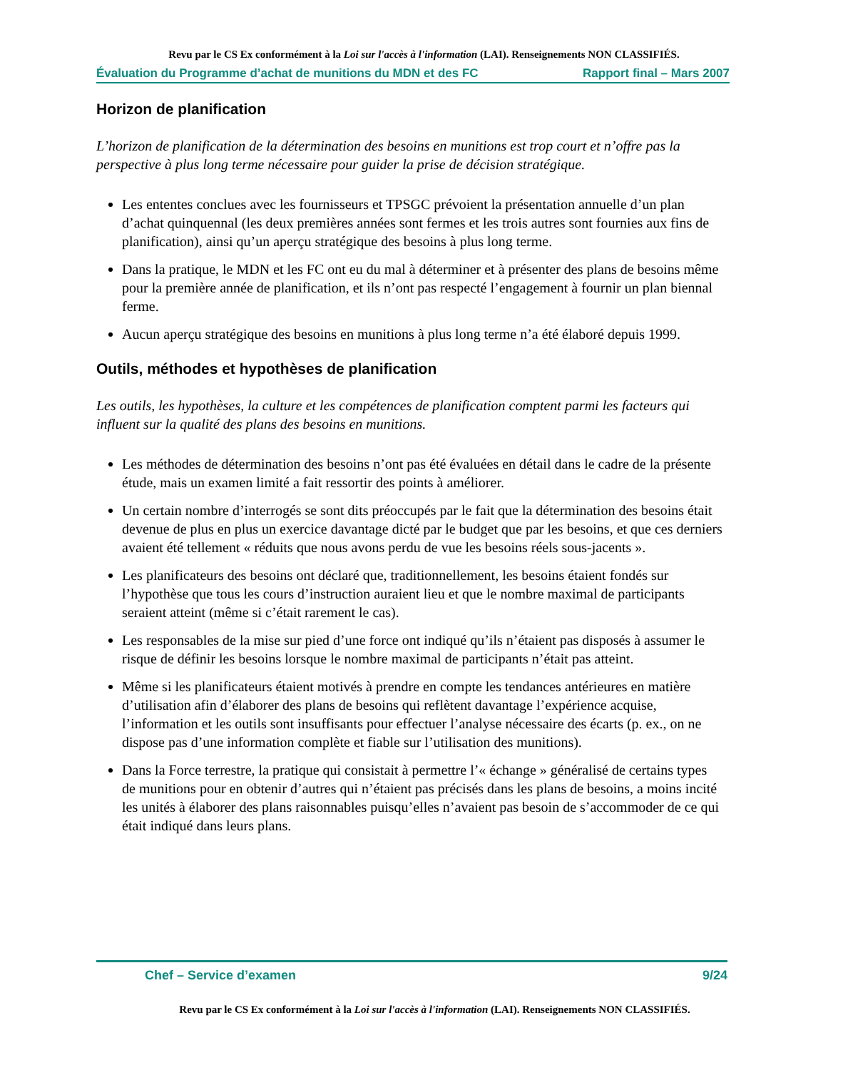Revu par le CS Ex conformément à la Loi sur l'accès à l'information (LAI). Renseignements NON CLASSIFIÉS.
Évaluation du Programme d’achat de munitions du MDN et des FC Rapport final – Mars 2007
Horizon de planification
L’horizon de planification de la détermination des besoins en munitions est trop court et n’offre pas la perspective à plus long terme nécessaire pour guider la prise de décision stratégique.
Les ententes conclues avec les fournisseurs et TPSGC prévoient la présentation annuelle d’un plan d’achat quinquennal (les deux premières années sont fermes et les trois autres sont fournies aux fins de planification), ainsi qu’un aperçu stratégique des besoins à plus long terme.
Dans la pratique, le MDN et les FC ont eu du mal à déterminer et à présenter des plans de besoins même pour la première année de planification, et ils n’ont pas respecté l’engagement à fournir un plan biennal ferme.
Aucun aperçu stratégique des besoins en munitions à plus long terme n’a été élaboré depuis 1999.
Outils, méthodes et hypothèses de planification
Les outils, les hypothèses, la culture et les compétences de planification comptent parmi les facteurs qui influent sur la qualité des plans des besoins en munitions.
Les méthodes de détermination des besoins n’ont pas été évaluées en détail dans le cadre de la présente étude, mais un examen limité a fait ressortir des points à améliorer.
Un certain nombre d’interrogés se sont dits préoccupés par le fait que la détermination des besoins était devenue de plus en plus un exercice davantage dicté par le budget que par les besoins, et que ces derniers avaient été tellement « réduits que nous avons perdu de vue les besoins réels sous-jacents ».
Les planificateurs des besoins ont déclaré que, traditionnellement, les besoins étaient fondés sur l’hypothèse que tous les cours d’instruction auraient lieu et que le nombre maximal de participants seraient atteint (même si c’était rarement le cas).
Les responsables de la mise sur pied d’une force ont indiqué qu’ils n’étaient pas disposés à assumer le risque de définir les besoins lorsque le nombre maximal de participants n’était pas atteint.
Même si les planificateurs étaient motivés à prendre en compte les tendances antérieures en matière d’utilisation afin d’élaborer des plans de besoins qui reflètent davantage l’expérience acquise, l’information et les outils sont insuffisants pour effectuer l’analyse nécessaire des écarts (p. ex., on ne dispose pas d’une information complète et fiable sur l’utilisation des munitions).
Dans la Force terrestre, la pratique qui consistait à permettre l’« échange » généralisé de certains types de munitions pour en obtenir d’autres qui n’étaient pas précisés dans les plans de besoins, a moins incité les unités à élaborer des plans raisonnables puisqu’elles n’avaient pas besoin de s’accommoder de ce qui était indiqué dans leurs plans.
Chef – Service d’examen 9/24
Revu par le CS Ex conformément à la Loi sur l'accès à l'information (LAI). Renseignements NON CLASSIFIÉS.